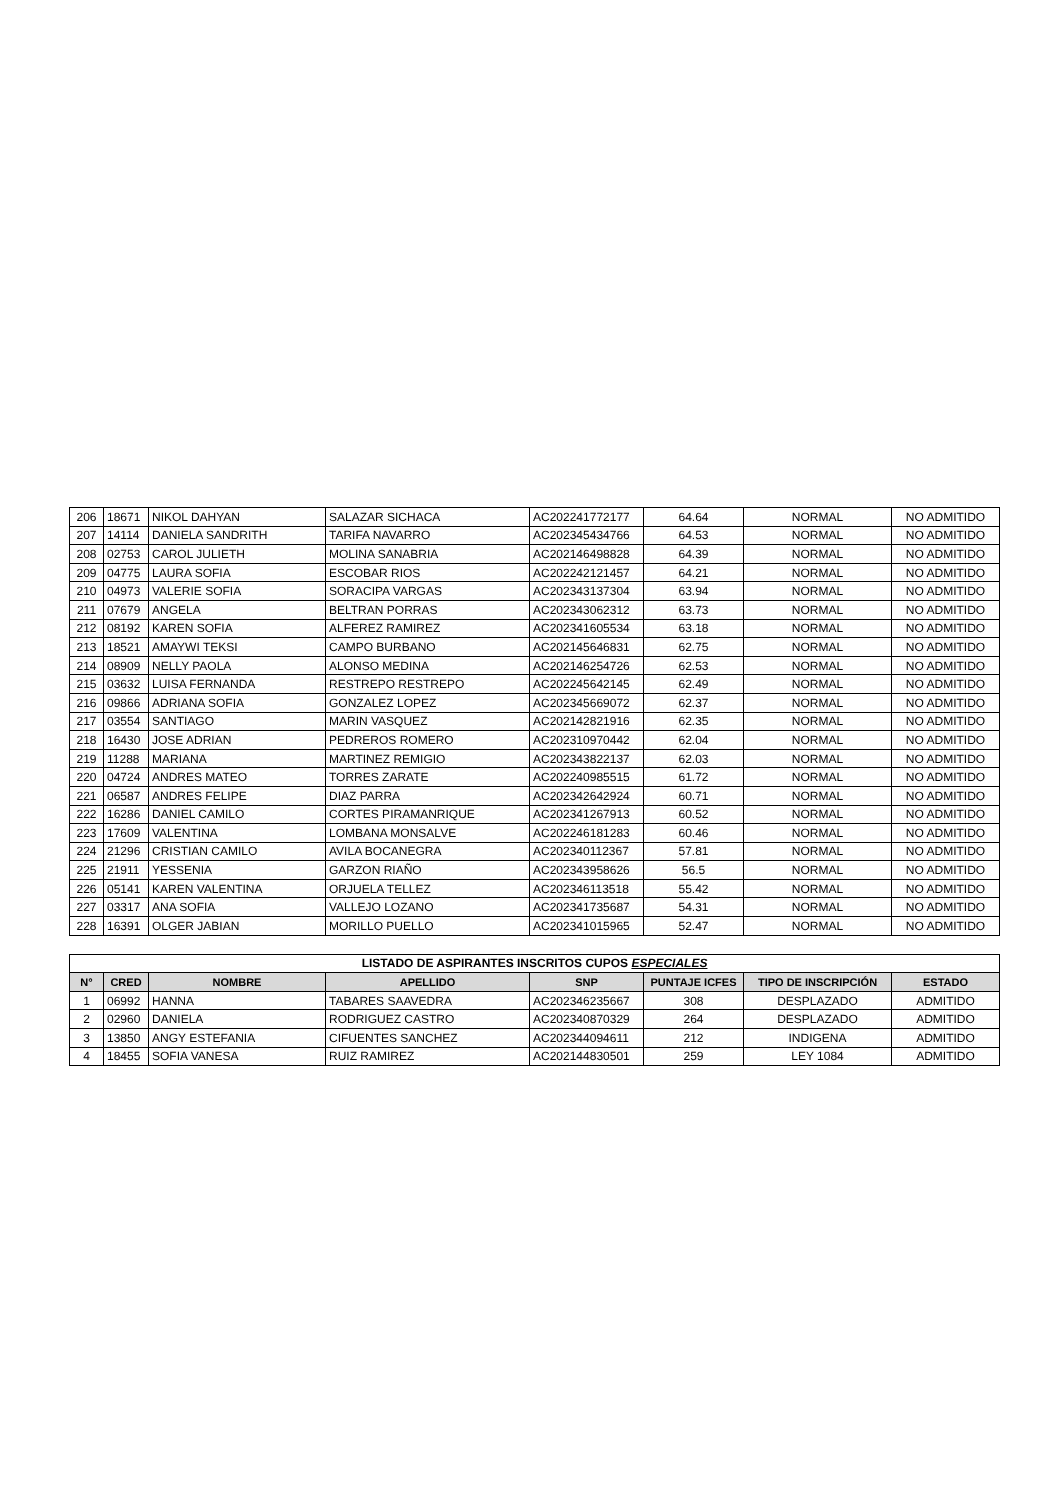| 206 | 18671 | NIKOL DAHYAN | SALAZAR SICHACA | AC202241772177 | 64.64 | NORMAL | NO ADMITIDO |
| 207 | 14114 | DANIELA SANDRITH | TARIFA NAVARRO | AC202345434766 | 64.53 | NORMAL | NO ADMITIDO |
| 208 | 02753 | CAROL JULIETH | MOLINA SANABRIA | AC202146498828 | 64.39 | NORMAL | NO ADMITIDO |
| 209 | 04775 | LAURA SOFIA | ESCOBAR RIOS | AC202242121457 | 64.21 | NORMAL | NO ADMITIDO |
| 210 | 04973 | VALERIE SOFIA | SORACIPA VARGAS | AC202343137304 | 63.94 | NORMAL | NO ADMITIDO |
| 211 | 07679 | ANGELA | BELTRAN PORRAS | AC202343062312 | 63.73 | NORMAL | NO ADMITIDO |
| 212 | 08192 | KAREN SOFIA | ALFEREZ RAMIREZ | AC202341605534 | 63.18 | NORMAL | NO ADMITIDO |
| 213 | 18521 | AMAYWI TEKSI | CAMPO BURBANO | AC202145646831 | 62.75 | NORMAL | NO ADMITIDO |
| 214 | 08909 | NELLY PAOLA | ALONSO MEDINA | AC202146254726 | 62.53 | NORMAL | NO ADMITIDO |
| 215 | 03632 | LUISA FERNANDA | RESTREPO RESTREPO | AC202245642145 | 62.49 | NORMAL | NO ADMITIDO |
| 216 | 09866 | ADRIANA SOFIA | GONZALEZ LOPEZ | AC202345669072 | 62.37 | NORMAL | NO ADMITIDO |
| 217 | 03554 | SANTIAGO | MARIN VASQUEZ | AC202142821916 | 62.35 | NORMAL | NO ADMITIDO |
| 218 | 16430 | JOSE ADRIAN | PEDREROS ROMERO | AC202310970442 | 62.04 | NORMAL | NO ADMITIDO |
| 219 | 11288 | MARIANA | MARTINEZ REMIGIO | AC202343822137 | 62.03 | NORMAL | NO ADMITIDO |
| 220 | 04724 | ANDRES MATEO | TORRES ZARATE | AC202240985515 | 61.72 | NORMAL | NO ADMITIDO |
| 221 | 06587 | ANDRES FELIPE | DIAZ PARRA | AC202342642924 | 60.71 | NORMAL | NO ADMITIDO |
| 222 | 16286 | DANIEL CAMILO | CORTES PIRAMANRIQUE | AC202341267913 | 60.52 | NORMAL | NO ADMITIDO |
| 223 | 17609 | VALENTINA | LOMBANA MONSALVE | AC202246181283 | 60.46 | NORMAL | NO ADMITIDO |
| 224 | 21296 | CRISTIAN CAMILO | AVILA BOCANEGRA | AC202340112367 | 57.81 | NORMAL | NO ADMITIDO |
| 225 | 21911 | YESSENIA | GARZON RIAÑO | AC202343958626 | 56.5 | NORMAL | NO ADMITIDO |
| 226 | 05141 | KAREN VALENTINA | ORJUELA TELLEZ | AC202346113518 | 55.42 | NORMAL | NO ADMITIDO |
| 227 | 03317 | ANA SOFIA | VALLEJO LOZANO | AC202341735687 | 54.31 | NORMAL | NO ADMITIDO |
| 228 | 16391 | OLGER JABIAN | MORILLO PUELLO | AC202341015965 | 52.47 | NORMAL | NO ADMITIDO |
| LISTADO DE ASPIRANTES INSCRITOS CUPOS ESPECIALES | | | | | | | |
| --- | --- | --- | --- | --- | --- | --- | --- |
| N° | CRED | NOMBRE | APELLIDO | SNP | PUNTAJE ICFES | TIPO DE INSCRIPCIÓN | ESTADO |
| 1 | 06992 | HANNA | TABARES SAAVEDRA | AC202346235667 | 308 | DESPLAZADO | ADMITIDO |
| 2 | 02960 | DANIELA | RODRIGUEZ CASTRO | AC202340870329 | 264 | DESPLAZADO | ADMITIDO |
| 3 | 13850 | ANGY ESTEFANIA | CIFUENTES SANCHEZ | AC202344094611 | 212 | INDIGENA | ADMITIDO |
| 4 | 18455 | SOFIA VANESA | RUIZ RAMIREZ | AC202144830501 | 259 | LEY 1084 | ADMITIDO |